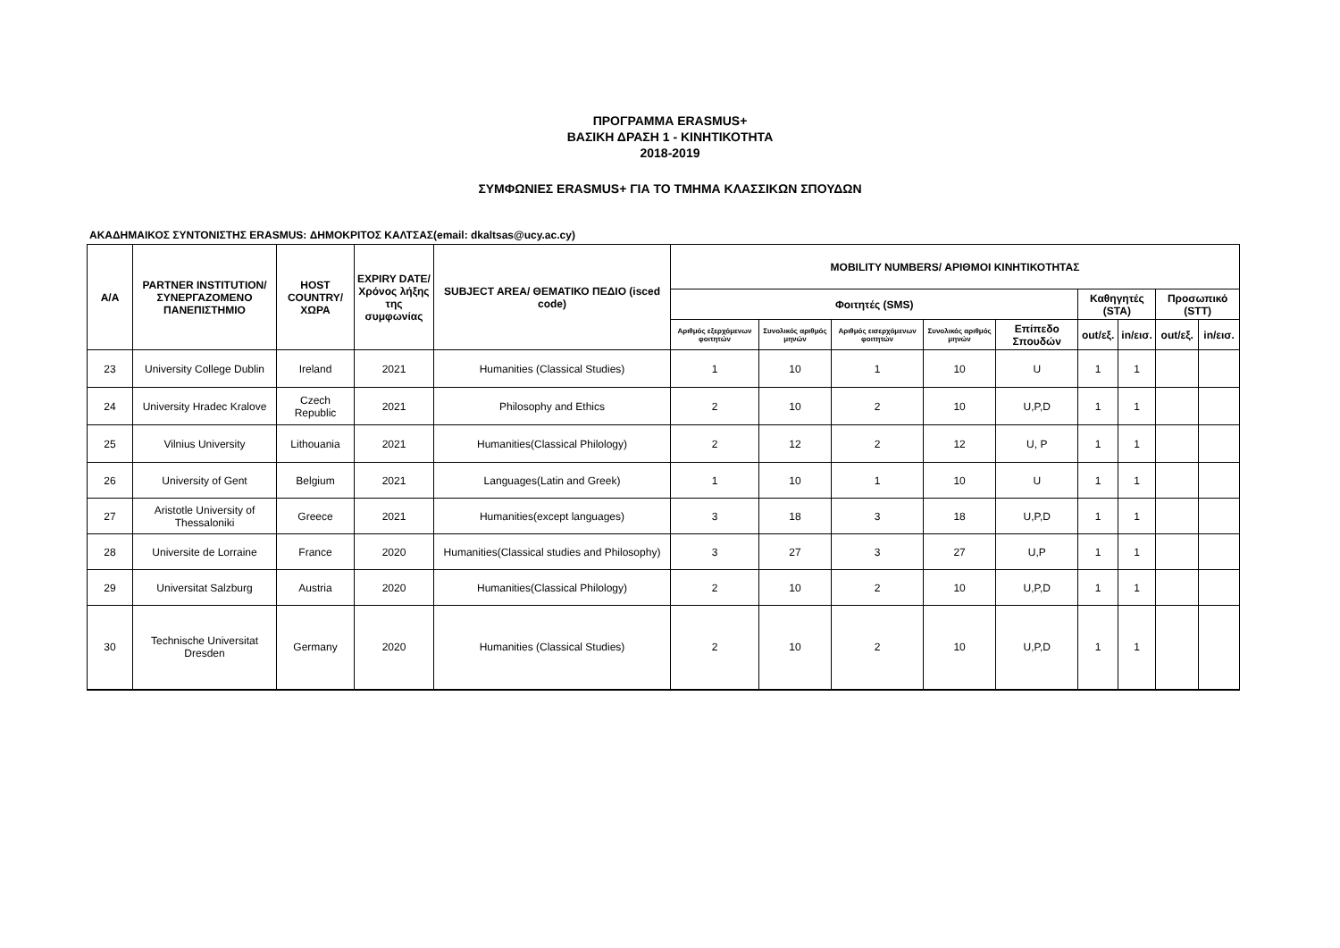ΠΡΟΓΡΑΜΜΑ ERASMUS+
ΒΑΣΙΚΗ ΔΡΑΣΗ 1 - ΚΙΝΗΤΙΚΟΤΗΤΑ
2018-2019
ΣΥΜΦΩΝΙΕΣ ERASMUS+ ΓΙΑ ΤΟ ΤΜΗΜΑ ΚΛΑΣΣΙΚΩΝ ΣΠΟΥΔΩΝ
ΑΚΑΔΗΜΑΙΚΟΣ ΣΥΝΤΟΝΙΣΤΗΣ ERASMUS: ΔΗΜΟΚΡΙΤΟΣ ΚΑΛΤΣΑΣ(email: dkaltsas@ucy.ac.cy)
| Α/Α | PARTNER INSTITUTION/ ΣΥΝΕΡΓΑΖΟΜΕΝΟ ΠΑΝΕΠΙΣΤΗΜΙΟ | HOST COUNTRY/ ΧΩΡΑ | EXPIRY DATE/ Χρόνος λήξης της συμφωνίας | SUBJECT AREA/ ΘΕΜΑΤΙΚΟ ΠΕΔΙΟ (isced code) | MOBILITY NUMBERS/ ΑΡΙΘΜΟΙ ΚΙΝΗΤΙΚΟΤΗΤΑΣ | | | | | | | | |
| --- | --- | --- | --- | --- | --- | --- | --- | --- | --- | --- | --- | --- | --- |
| | | | | | Φοιτητές (SMS) | | | | | Καθηγητές (STA) | | Προσωπικό (STT) | |
| | | | | | Αριθμός εξερχόμενων φοιτητών | Συνολικός αριθμός μηνών | Αριθμός εισερχόμενων φοιτητών | Συνολικός αριθμός μηνών | Επίπεδο Σπουδών | out/εξ. | in/εισ. | out/εξ. | in/εισ. |
| 23 | University College Dublin | Ireland | 2021 | Humanities (Classical Studies) | 1 | 10 | 1 | 10 | U | 1 | 1 | | |
| 24 | University Hradec Kralove | Czech Republic | 2021 | Philosophy and Ethics | 2 | 10 | 2 | 10 | U,P,D | 1 | 1 | | |
| 25 | Vilnius University | Lithouania | 2021 | Humanities(Classical Philology) | 2 | 12 | 2 | 12 | U, P | 1 | 1 | | |
| 26 | University of Gent | Belgium | 2021 | Languages(Latin and Greek) | 1 | 10 | 1 | 10 | U | 1 | 1 | | |
| 27 | Aristotle University of Thessaloniki | Greece | 2021 | Humanities(except languages) | 3 | 18 | 3 | 18 | U,P,D | 1 | 1 | | |
| 28 | Universite de Lorraine | France | 2020 | Humanities(Classical studies and Philosophy) | 3 | 27 | 3 | 27 | U,P | 1 | 1 | | |
| 29 | Universitat Salzburg | Austria | 2020 | Humanities(Classical Philology) | 2 | 10 | 2 | 10 | U,P,D | 1 | 1 | | |
| 30 | Technische Universitat Dresden | Germany | 2020 | Humanities (Classical Studies) | 2 | 10 | 2 | 10 | U,P,D | 1 | 1 | | |